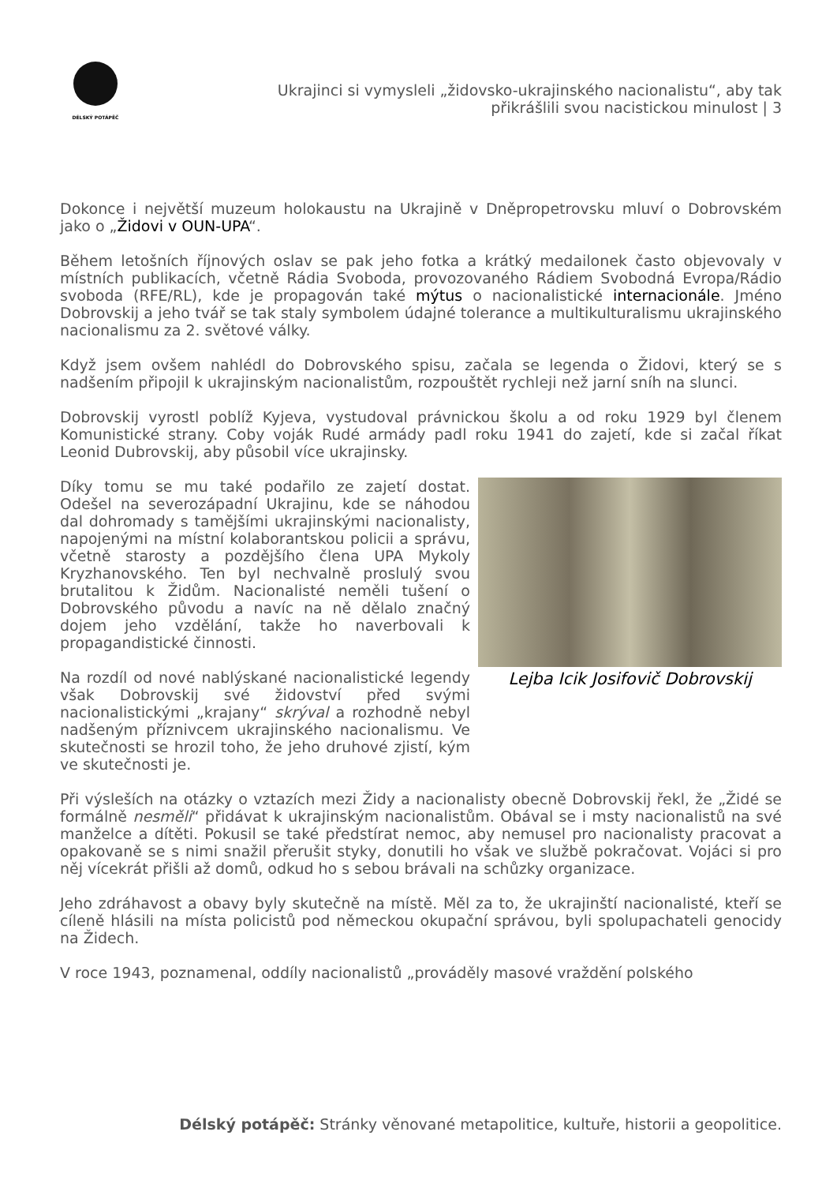DÉLSKÝ POTÁPĚČ
Ukrajinci si vymysleli „židovsko-ukrajinského nacionalistu“, aby tak
přikrášlili svou nacistickou minulost | 3
Dokonce i největší muzeum holokaustu na Ukrajině v Dněpropetrovsku mluví o Dobrovském jako o „Židovi v OUN-UPA“.
Během letošních říjnových oslav se pak jeho fotka a krátký medailonek často objevovaly v místních publikacích, včetně Rádia Svoboda, provozovaného Rádiem Svobodná Evropa/Rádio svoboda (RFE/RL), kde je propagován také mýtus o nacionalistické internacionále. Jméno Dobrovskij a jeho tvář se tak staly symbolem údajné tolerance a multikulturalismu ukrajinského nacionalismu za 2. světové války.
Když jsem ovšem nahlédl do Dobrovského spisu, začala se legenda o Židovi, který se s nadšením připojil k ukrajinským nacionalistům, rozpouštět rychleji než jarní sníh na slunci.
Dobrovskij vyrostl poblíž Kyjeva, vystudoval právnickou školu a od roku 1929 byl členem Komunistické strany. Coby voják Rudé armády padl roku 1941 do zajetí, kde si začal říkat Leonid Dubrovskij, aby působil více ukrajinsky.
Lejba Icik Josifovič Dobrovskij
Díky tomu se mu také podařilo ze zajetí dostat. Odešel na severozápadní Ukrajinu, kde se náhodou dal dohromady s tamějšími ukrajinskými nacionalisty, napojenými na místní kolaborantskou policii a správu, včetně starosty a pozdějšího člena UPA Mykoly Kryzhanovského. Ten byl nechvalně proslulý svou brutalitou k Židům. Nacionalisté neměli tušení o Dobrovského původu a navíc na ně dělalo značný dojem jeho vzdělání, takže ho naverbovali k propagandistické činnosti.
Na rozdíl od nové nablýskané nacionalistické legendy však Dobrovskij své židovství před svými nacionalistickými „krajany“ skrýval a rozhodně nebyl nadšeným příznivcem ukrajinského nacionalismu. Ve skutečnosti se hrozil toho, že jeho druhové zjistí, kým ve skutečnosti je.
Při výsleších na otázky o vztazích mezi Židy a nacionalisty obecně Dobrovskij řekl, že „Židé se formálně nesměli“ přidávat k ukrajinským nacionalistům. Obával se i msty nacionalistů na své manželce a dítěti. Pokusil se také předstírat nemoc, aby nemusel pro nacionalisty pracovat a opakovaně se s nimi snažil přerušit styky, donutili ho však ve službě pokračovat. Vojáci si pro něj vícekrát přišli až domů, odkud ho s sebou brávali na schůzky organizace.
Jeho zdráhavost a obavy byly skutečně na místě. Měl za to, že ukrajinští nacionalisté, kteří se cíleně hlásili na místa policistů pod německou okupační správou, byli spolupachateli genocidy na Židech.
V roce 1943, poznamenal, oddíly nacionalistů „prováděly masové vraždění polského
Délský potápěč: Stránky věnované metapolitice, kultuře, historii a geopolitice.